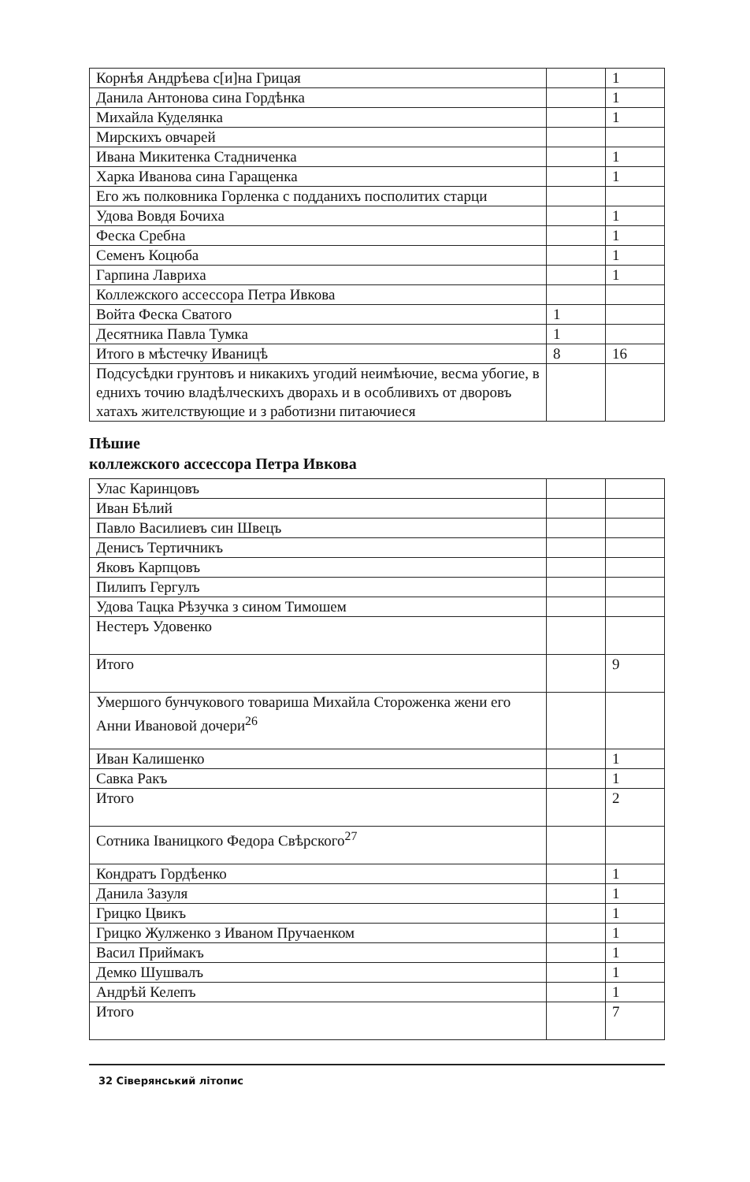| Корнѣя Андрѣева с[и]на Грицая | | 1 |
| Данила Антонова сина Гордѣнка | | 1 |
| Михайла Куделянка | | 1 |
| Мирскихъ овчарей | | |
| Ивана Микитенка Стадниченка | | 1 |
| Харка Иванова сина Гаращенка | | 1 |
| Его жъ полковника Горленка с подданихъ посполитих старци | | |
| Удова Вовдя Бочиха | | 1 |
| Феска Сребна | | 1 |
| Семенъ Коцюба | | 1 |
| Гарпина Лавриха | | 1 |
| Коллежского ассессора Петра Ивкова | | |
| Войта Феска Сватого | 1 | |
| Десятника Павла Тумка | 1 | |
| Итого в мѣстечку Иваницѣ | 8 | 16 |
| Подсусѣдки грунтовъ и никакихъ угодий неимѣючие, весма убогие, в еднихъ точию владѣлческихъ дворахь и в особливихъ от дворовъ хатахъ жителствующие и з работизни питаючиеся | | |
Пѣшие
коллежского ассессора Петра Ивкова
| Улас Каринцовъ | | |
| Иван Бѣлий | | |
| Павло Василиевъ син Швецъ | | |
| Денисъ Тертичникъ | | |
| Яковъ Карпцовъ | | |
| Пилипъ Гергулъ | | |
| Удова Тацка Рѣзучка з сином Тимошем | | |
| Нестеръ Удовенко | | |
| Итого | | 9 |
| Умершого бунчукового товариша Михайла Стороженка жени его Анни Ивановой дочери<sup>26</sup> | | |
| Иван Калишенко | | 1 |
| Савка Ракъ | | 1 |
| Итого | | 2 |
| Сотника Іваницкого Федора Свѣрского<sup>27</sup> | | |
| Кондратъ Гордѣенко | | 1 |
| Данила Зазуля | | 1 |
| Грицко Цвикъ | | 1 |
| Грицко Жулженко з Иваном Пручаенком | | 1 |
| Васил Приймакъ | | 1 |
| Демко Шушвалъ | | 1 |
| Андрѣй Келепъ | | 1 |
| Итого | | 7 |
32 Сіверянський літопис